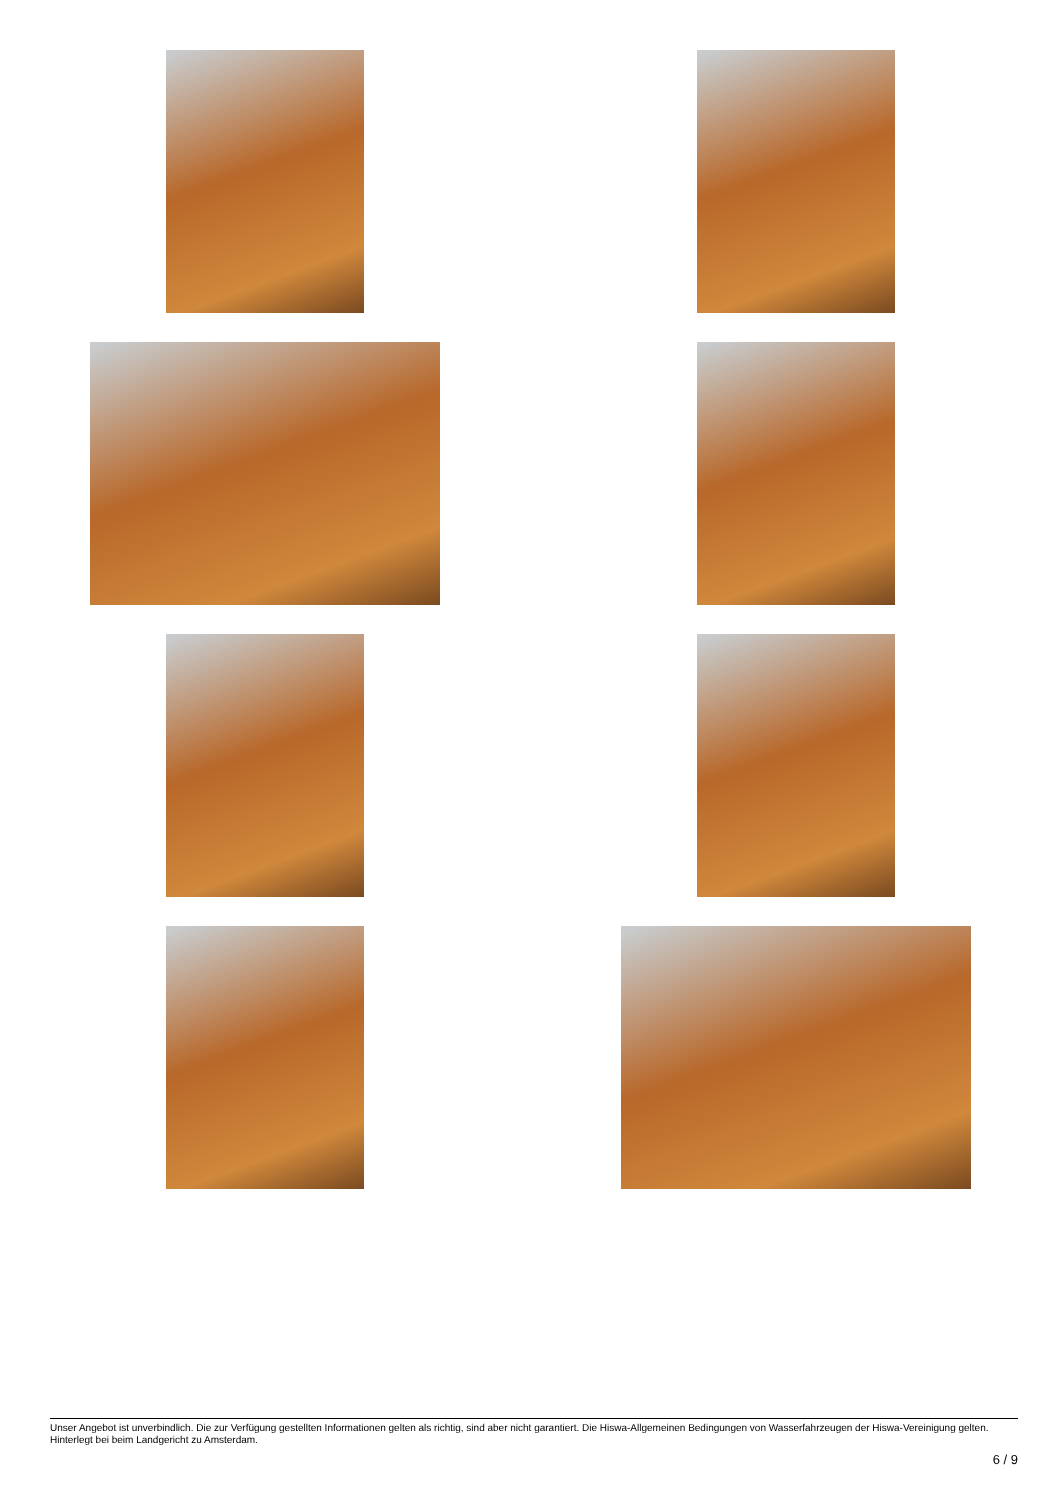Unser Angebot ist unverbindlich. Die zur Verfügung gestellten Informationen gelten als richtig, sind aber nicht garantiert. Die Hiswa-Allgemeinen Bedingungen von Wasserfahrzeugen der Hiswa-Vereinigung gelten. Hinterlegt bei beim Landgericht zu Amsterdam.
6 / 9